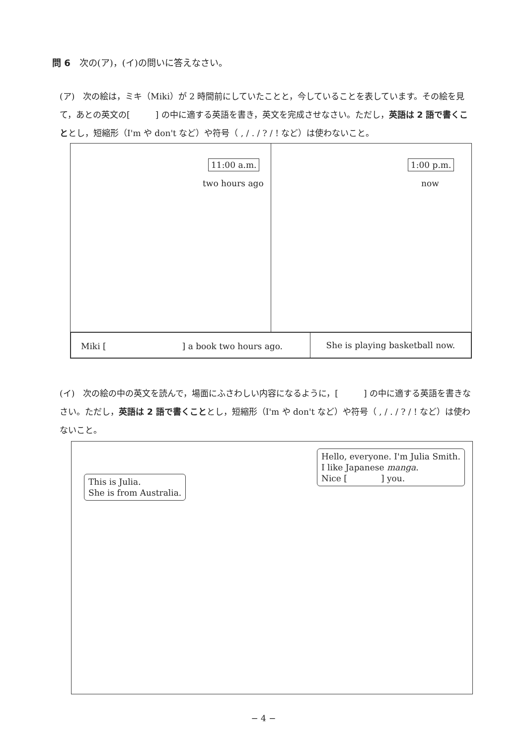問 6　次の(ア)，(イ)の問いに答えなさい。
(ア)　次の絵は，ミキ（Miki）が 2 時間前にしていたことと，今していることを表しています。その絵を見て，あとの英文の[　　　] の中に適する英語を書き，英文を完成させなさい。ただし，英語は 2 語で書くこととし，短縮形（I'm や don't など）や符号（ , / . / ? / ! など）は使わないこと。
11:00 a.m.
two hours ago
1:00 p.m.
now
| Miki [ ] a book two hours ago. | She is playing basketball now. |
(イ)　次の絵の中の英文を読んで，場面にふさわしい内容になるように，[　　　] の中に適する英語を書きなさい。ただし，英語は 2 語で書くこととし，短縮形（I'm や don't など）や符号（ , / . / ? / ! など）は使わないこと。
Hello, everyone. I'm Julia Smith.
I like Japanese manga.
Nice [　　　　] you.
This is Julia.
She is from Australia.
− 4 −